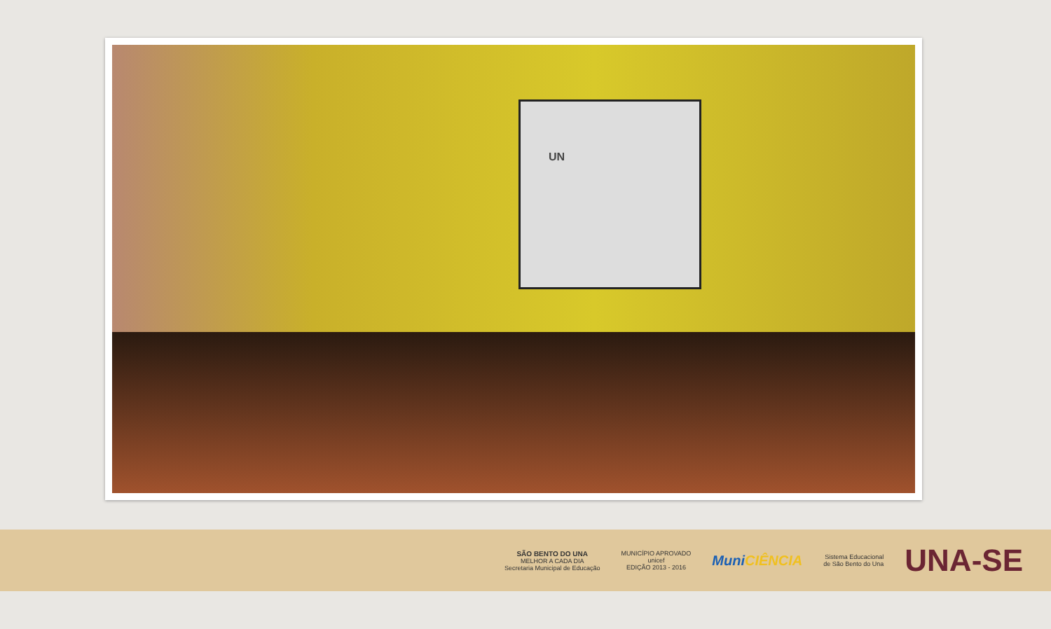UN
SÃO BENTO DO UNA
MELHOR A CADA DIA
Secretaria Municipal de Educação
MUNICÍPIO APROVADO
unicef
EDIÇÃO 2013 - 2016
MuniCIÊNCIA
Sistema Educacional
de São Bento do Una
UNA-SE